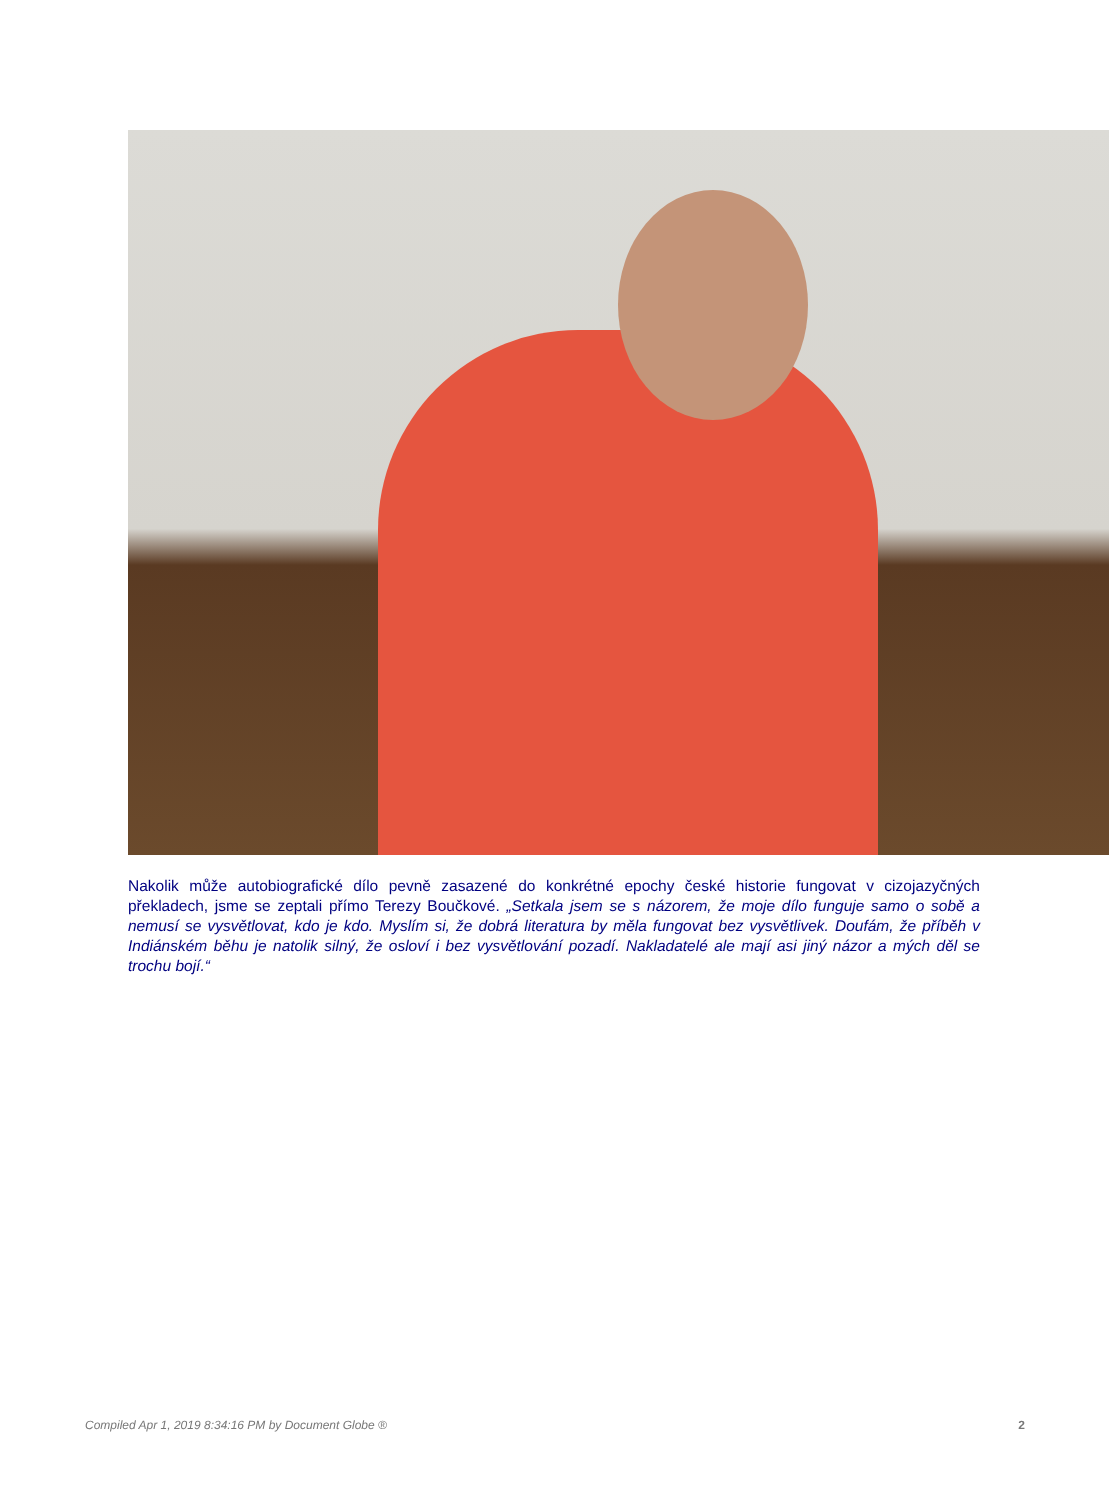Nakolik může autobiografické dílo pevně zasazené do konkrétné epochy české historie fungovat v cizojazyčných překladech, jsme se zeptali přímo Terezy Boučkové. „Setkala jsem se s názorem, že moje dílo funguje samo o sobě a nemusí se vysvětlovat, kdo je kdo. Myslím si, že dobrá literatura by měla fungovat bez vysvětlivek. Doufám, že příběh v Indiánském běhu je natolik silný, že osloví i bez vysvětlování pozadí. Nakladatelé ale mají asi jiný názor a mých děl se trochu bojí.“
Compiled Apr 1, 2019 8:34:16 PM by Document Globe ® 2